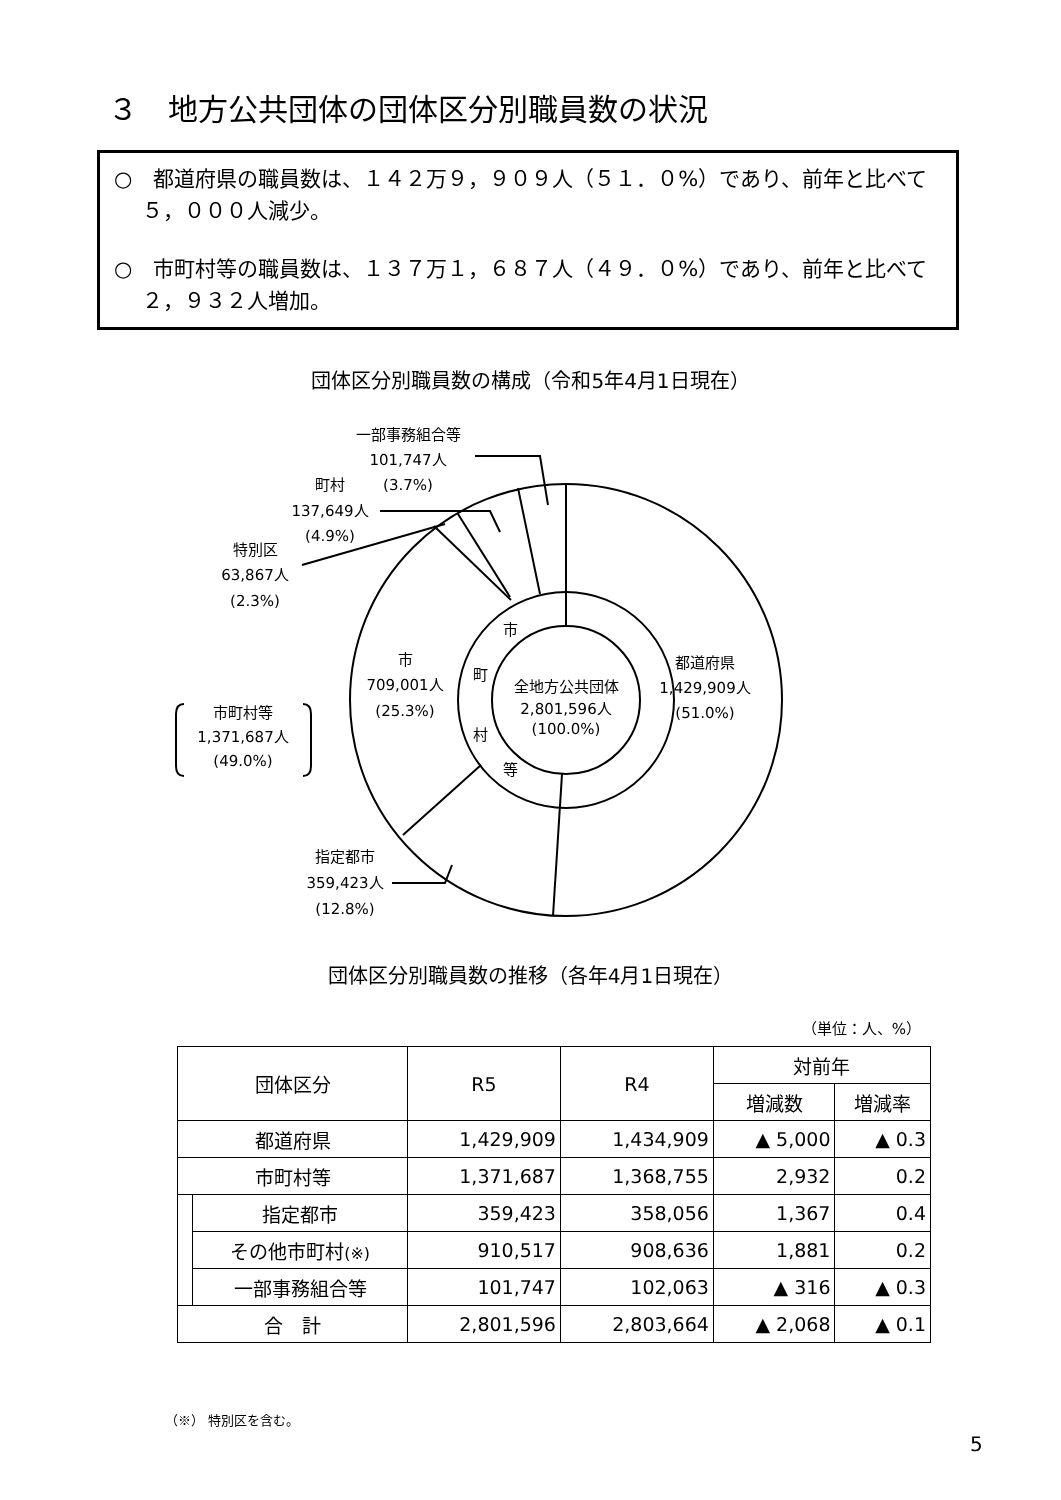３　地方公共団体の団体区分別職員数の状況
○　都道府県の職員数は、１４２万９，９０９人（５１．０%）であり、前年と比べて５，０００人減少。
○　市町村等の職員数は、１３７万１，６８７人（４９．０%）であり、前年と比べて２，９３２人増加。
団体区分別職員数の構成（令和5年4月1日現在）
一部事務組合等
101,747人
(3.7%)
町村
137,649人
(4.9%)
特別区
63,867人
(2.3%)
市
709,001人
(25.3%)
市町村等
1,371,687人
(49.0%)
市
町
村
等
全地方公共団体
2,801,596人
(100.0%)
都道府県
1,429,909人
(51.0%)
指定都市
359,423人
(12.8%)
団体区分別職員数の推移（各年4月1日現在）
（単位：人、%）
| 団体区分 | | R5 | R4 | 対前年 | |
| --- | --- | --- | --- | --- | --- |
| | | | | 増減数 | 増減率 |
| 都道府県 | | 1,429,909 | 1,434,909 | ▲ 5,000 | ▲ 0.3 |
| 市町村等 | | 1,371,687 | 1,368,755 | 2,932 | 0.2 |
| | 指定都市 | 359,423 | 358,056 | 1,367 | 0.4 |
| | その他市町村 (※) | 910,517 | 908,636 | 1,881 | 0.2 |
| | 一部事務組合等 | 101,747 | 102,063 | ▲ 316 | ▲ 0.3 |
| 合 計 | | 2,801,596 | 2,803,664 | ▲ 2,068 | ▲ 0.1 |
（※） 特別区を含む。
5